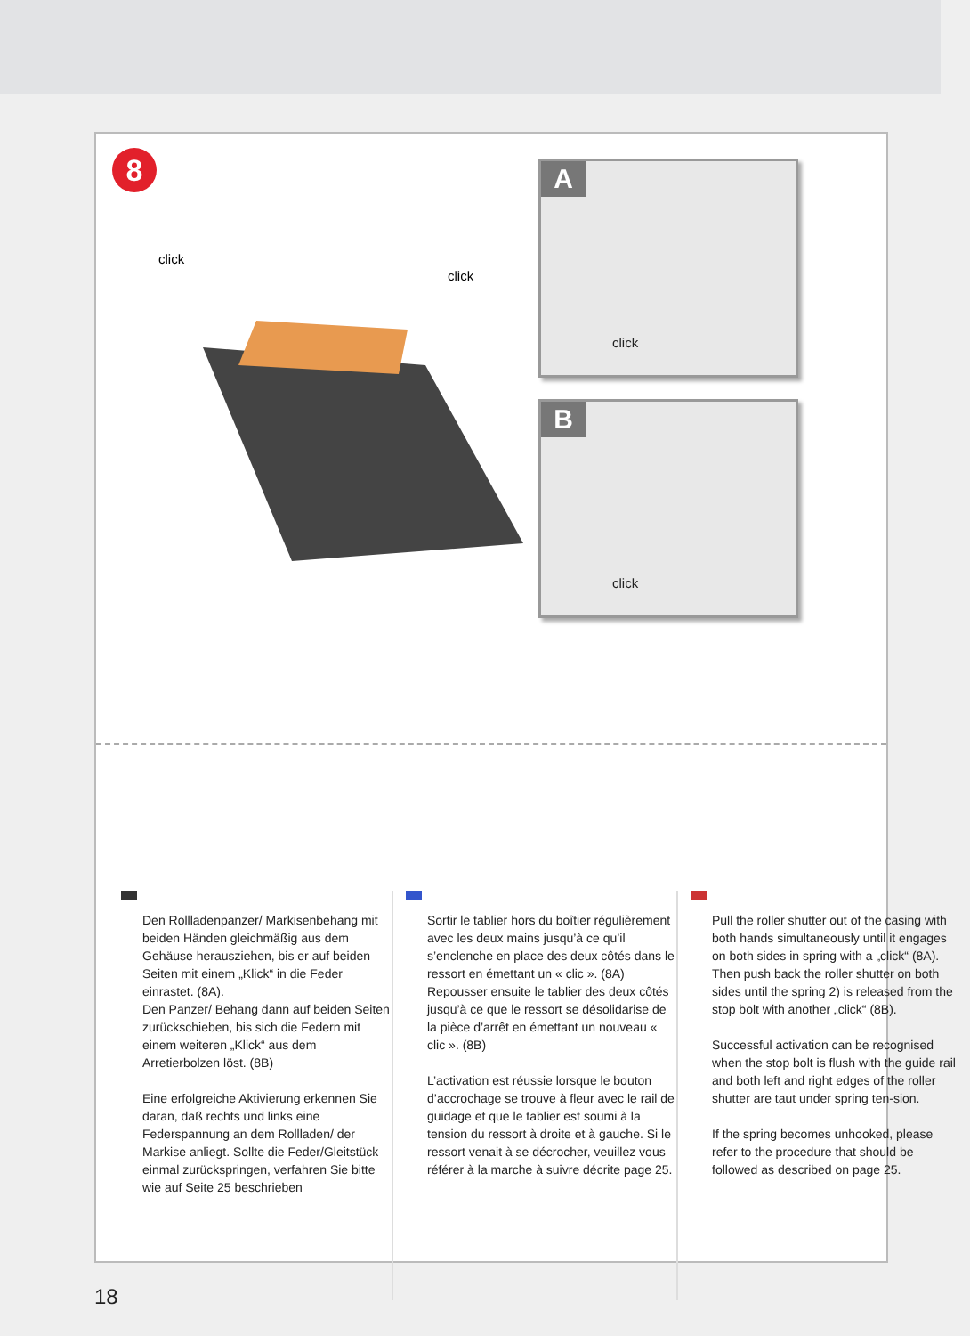8
click
click
A
click
B
click
Den Rollladenpanzer/ Markisenbehang mit beiden Händen gleichmäßig aus dem Gehäuse herausziehen, bis er auf beiden Seiten mit einem „Klick“ in die Feder einrastet. (8A).
Den Panzer/ Behang dann auf beiden Seiten zurückschieben, bis sich die Federn mit einem weiteren „Klick“ aus dem Arretierbolzen löst. (8B)
Eine erfolgreiche Aktivierung erkennen Sie daran, daß rechts und links eine Federspannung an dem Rollladen/ der Markise anliegt. Sollte die Feder/Gleitstück einmal zurückspringen, verfahren Sie bitte wie auf Seite 25 beschrieben
Sortir le tablier hors du boîtier régulièrement avec les deux mains jusqu’à ce qu’il s’enclenche en place des deux côtés dans le ressort en émettant un « clic ». (8A)
Repousser ensuite le tablier des deux côtés jusqu’à ce que le ressort se désolidarise de la pièce d’arrêt en émettant un nouveau « clic ». (8B)
L’activation est réussie lorsque le bouton d’accrochage se trouve à fleur avec le rail de guidage et que le tablier est soumi à la tension du ressort à droite et à gauche. Si le ressort venait à se décrocher, veuillez vous référer à la marche à suivre décrite page 25.
Pull the roller shutter out of the casing with both hands simultaneously until it engages on both sides in spring with a „click“ (8A).
Then push back the roller shutter on both sides until the spring 2) is released from the stop bolt with another „click“ (8B).
Successful activation can be recognised when the stop bolt is flush with the guide rail and both left and right edges of the roller shutter are taut under spring ten-sion.
If the spring becomes unhooked, please refer to the procedure that should be followed as described on page 25.
18